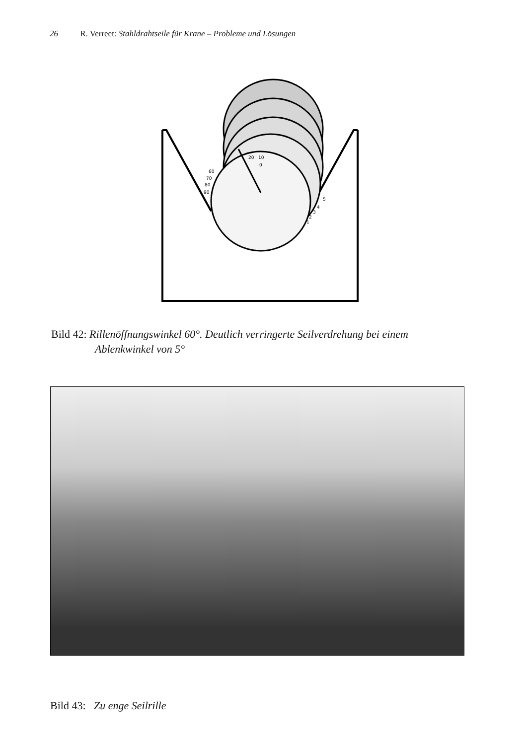26 R. Verreet: Stahldrahtseile für Krane – Probleme und Lösungen
20
10
0
90
80
70
60
5
4
3
2
1
Bild 42: Rillenöffnungswinkel 60°. Deutlich verringerte Seilverdrehung bei einem
Ablenkwinkel von 5°
Bild 43: Zu enge Seilrille